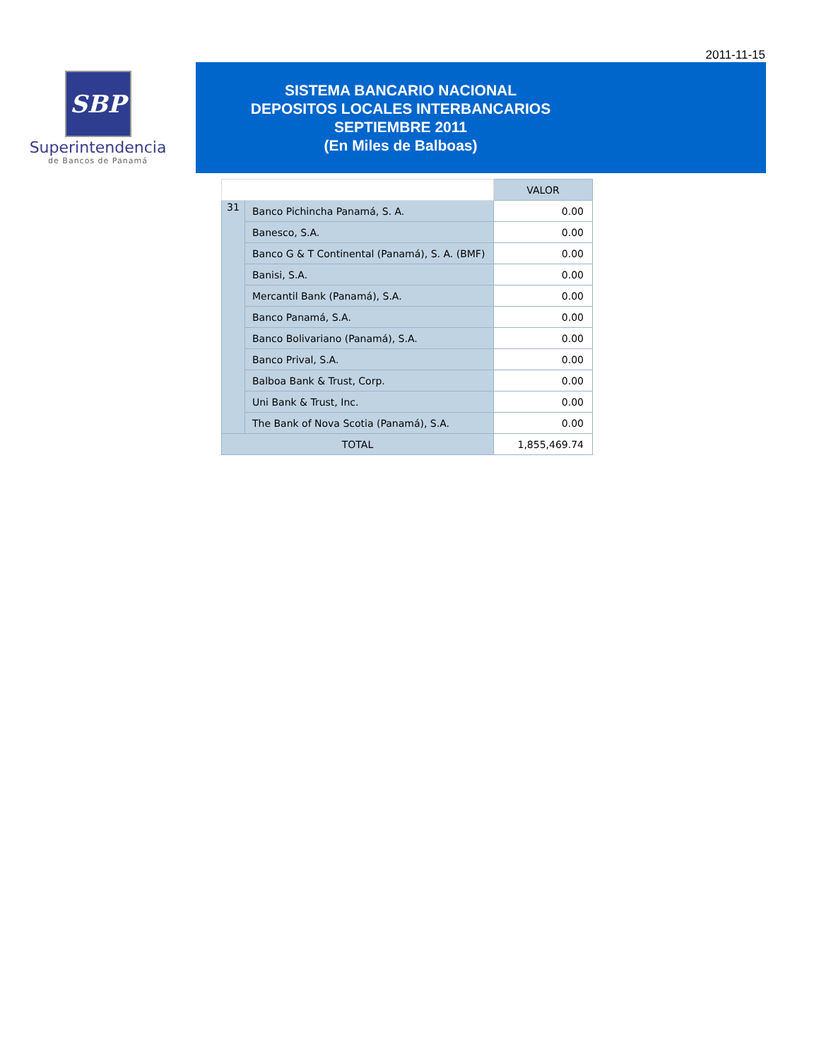2011-11-15
SBP
Superintendencia
de Bancos de Panamá
SISTEMA BANCARIO NACIONAL
DEPOSITOS LOCALES INTERBANCARIOS
SEPTIEMBRE 2011
(En Miles de Balboas)
| | | VALOR |
| --- | --- | --- |
| 31 | Banco Pichincha Panamá, S. A. | 0.00 |
| | Banesco, S.A. | 0.00 |
| | Banco G & T Continental (Panamá), S. A. (BMF) | 0.00 |
| | Banisi, S.A. | 0.00 |
| | Mercantil Bank (Panamá), S.A. | 0.00 |
| | Banco Panamá, S.A. | 0.00 |
| | Banco Bolivariano (Panamá), S.A. | 0.00 |
| | Banco Prival, S.A. | 0.00 |
| | Balboa Bank & Trust, Corp. | 0.00 |
| | Uni Bank & Trust, Inc. | 0.00 |
| | The Bank of Nova Scotia (Panamá), S.A. | 0.00 |
| TOTAL | | 1,855,469.74 |